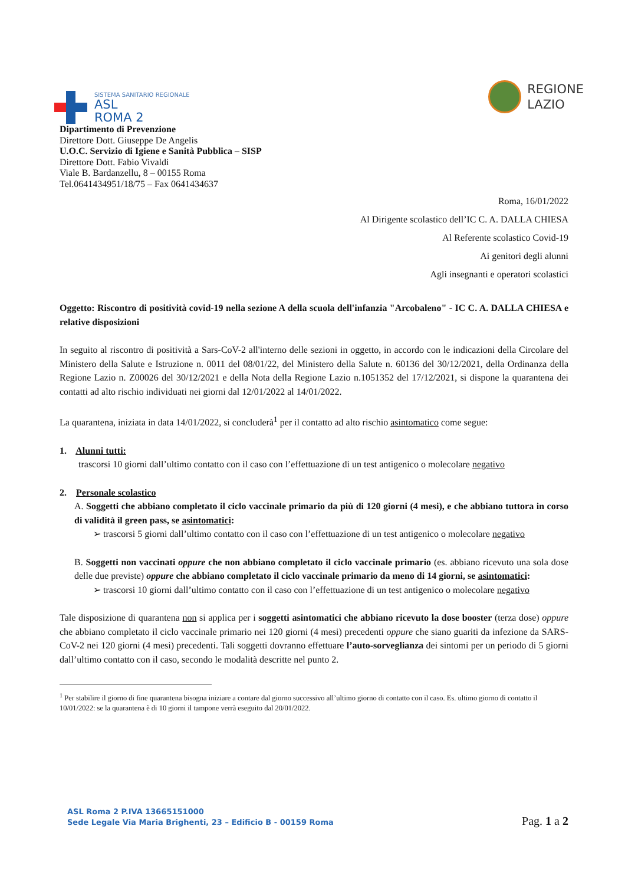SISTEMA SANITARIO REGIONALE
ASL
ROMA 2
REGIONE
LAZIO
Dipartimento di Prevenzione
Direttore Dott. Giuseppe De Angelis
U.O.C. Servizio di Igiene e Sanità Pubblica – SISP
Direttore Dott. Fabio Vivaldi
Viale B. Bardanzellu, 8 – 00155 Roma
Tel.0641434951/18/75 – Fax 0641434637
Roma, 16/01/2022
Al Dirigente scolastico dell’IC C. A. DALLA CHIESA
Al Referente scolastico Covid-19
Ai genitori degli alunni
Agli insegnanti e operatori scolastici
Oggetto: Riscontro di positività covid-19 nella sezione A della scuola dell'infanzia "Arcobaleno" - IC C. A. DALLA CHIESA e relative disposizioni
In seguito al riscontro di positività a Sars-CoV-2 all'interno delle sezioni in oggetto, in accordo con le indicazioni della Circolare del Ministero della Salute e Istruzione n. 0011 del 08/01/22, del Ministero della Salute n. 60136 del 30/12/2021, della Ordinanza della Regione Lazio n. Z00026 del 30/12/2021 e della Nota della Regione Lazio n.1051352 del 17/12/2021, si dispone la quarantena dei contatti ad alto rischio individuati nei giorni dal 12/01/2022 al 14/01/2022.
La quarantena, iniziata in data 14/01/2022, si concluderà<sup>1</sup> per il contatto ad alto rischio asintomatico come segue:
1. Alunni tutti:
trascorsi 10 giorni dall’ultimo contatto con il caso con l’effettuazione di un test antigenico o molecolare negativo
2. Personale scolastico
A. Soggetti che abbiano completato il ciclo vaccinale primario da più di 120 giorni (4 mesi), e che abbiano tuttora in corso di validità il green pass, se asintomatici:
➢ trascorsi 5 giorni dall’ultimo contatto con il caso con l’effettuazione di un test antigenico o molecolare negativo
B. Soggetti non vaccinati oppure che non abbiano completato il ciclo vaccinale primario (es. abbiano ricevuto una sola dose delle due previste) oppure che abbiano completato il ciclo vaccinale primario da meno di 14 giorni, se asintomatici:
➢ trascorsi 10 giorni dall’ultimo contatto con il caso con l’effettuazione di un test antigenico o molecolare negativo
Tale disposizione di quarantena non si applica per i soggetti asintomatici che abbiano ricevuto la dose booster (terza dose) oppure che abbiano completato il ciclo vaccinale primario nei 120 giorni (4 mesi) precedenti oppure che siano guariti da infezione da SARS-CoV-2 nei 120 giorni (4 mesi) precedenti. Tali soggetti dovranno effettuare l’auto-sorveglianza dei sintomi per un periodo di 5 giorni dall’ultimo contatto con il caso, secondo le modalità descritte nel punto 2.
<sup>1</sup> Per stabilire il giorno di fine quarantena bisogna iniziare a contare dal giorno successivo all’ultimo giorno di contatto con il caso. Es. ultimo giorno di contatto il 10/01/2022: se la quarantena è di 10 giorni il tampone verrà eseguito dal 20/01/2022.
ASL Roma 2 P.IVA 13665151000
Sede Legale Via Maria Brighenti, 23 – Edificio B - 00159 Roma
Pag. 1 a 2